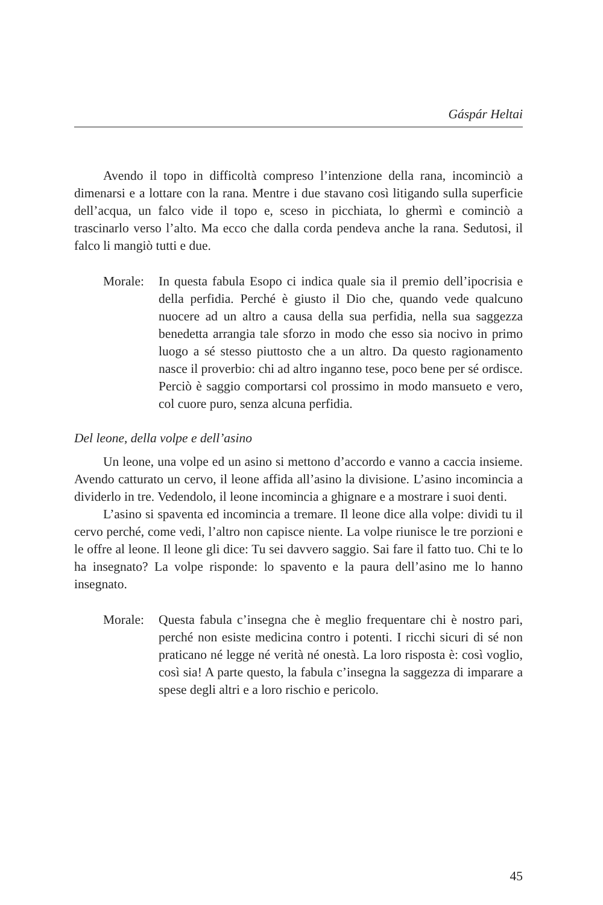Gáspár Heltai
Avendo il topo in difficoltà compreso l’intenzione della rana, incominciò a dimenarsi e a lottare con la rana. Mentre i due stavano così litigando sulla superficie dell’acqua, un falco vide il topo e, sceso in picchiata, lo ghermì e cominciò a trascinarlo verso l’alto. Ma ecco che dalla corda pendeva anche la rana. Sedutosi, il falco li mangiò tutti e due.
Morale: In questa fabula Esopo ci indica quale sia il premio dell’ipocrisia e della perfidia. Perché è giusto il Dio che, quando vede qualcuno nuocere ad un altro a causa della sua perfidia, nella sua saggezza benedetta arrangia tale sforzo in modo che esso sia nocivo in primo luogo a sé stesso piuttosto che a un altro. Da questo ragionamento nasce il proverbio: chi ad altro inganno tese, poco bene per sé ordisce. Perciò è saggio comportarsi col prossimo in modo mansueto e vero, col cuore puro, senza alcuna perfidia.
Del leone, della volpe e dell’asino
Un leone, una volpe ed un asino si mettono d’accordo e vanno a caccia insieme. Avendo catturato un cervo, il leone affida all’asino la divisione. L’asino incomincia a dividerlo in tre. Vedendolo, il leone incomincia a ghignare e a mostrare i suoi denti.
L’asino si spaventa ed incomincia a tremare. Il leone dice alla volpe: dividi tu il cervo perché, come vedi, l’altro non capisce niente. La volpe riunisce le tre porzioni e le offre al leone. Il leone gli dice: Tu sei davvero saggio. Sai fare il fatto tuo. Chi te lo ha insegnato? La volpe risponde: lo spavento e la paura dell’asino me lo hanno insegnato.
Morale: Questa fabula c’insegna che è meglio frequentare chi è nostro pari, perché non esiste medicina contro i potenti. I ricchi sicuri di sé non praticano né legge né verità né onestà. La loro risposta è: così voglio, così sia! A parte questo, la fabula c’insegna la saggezza di imparare a spese degli altri e a loro rischio e pericolo.
45